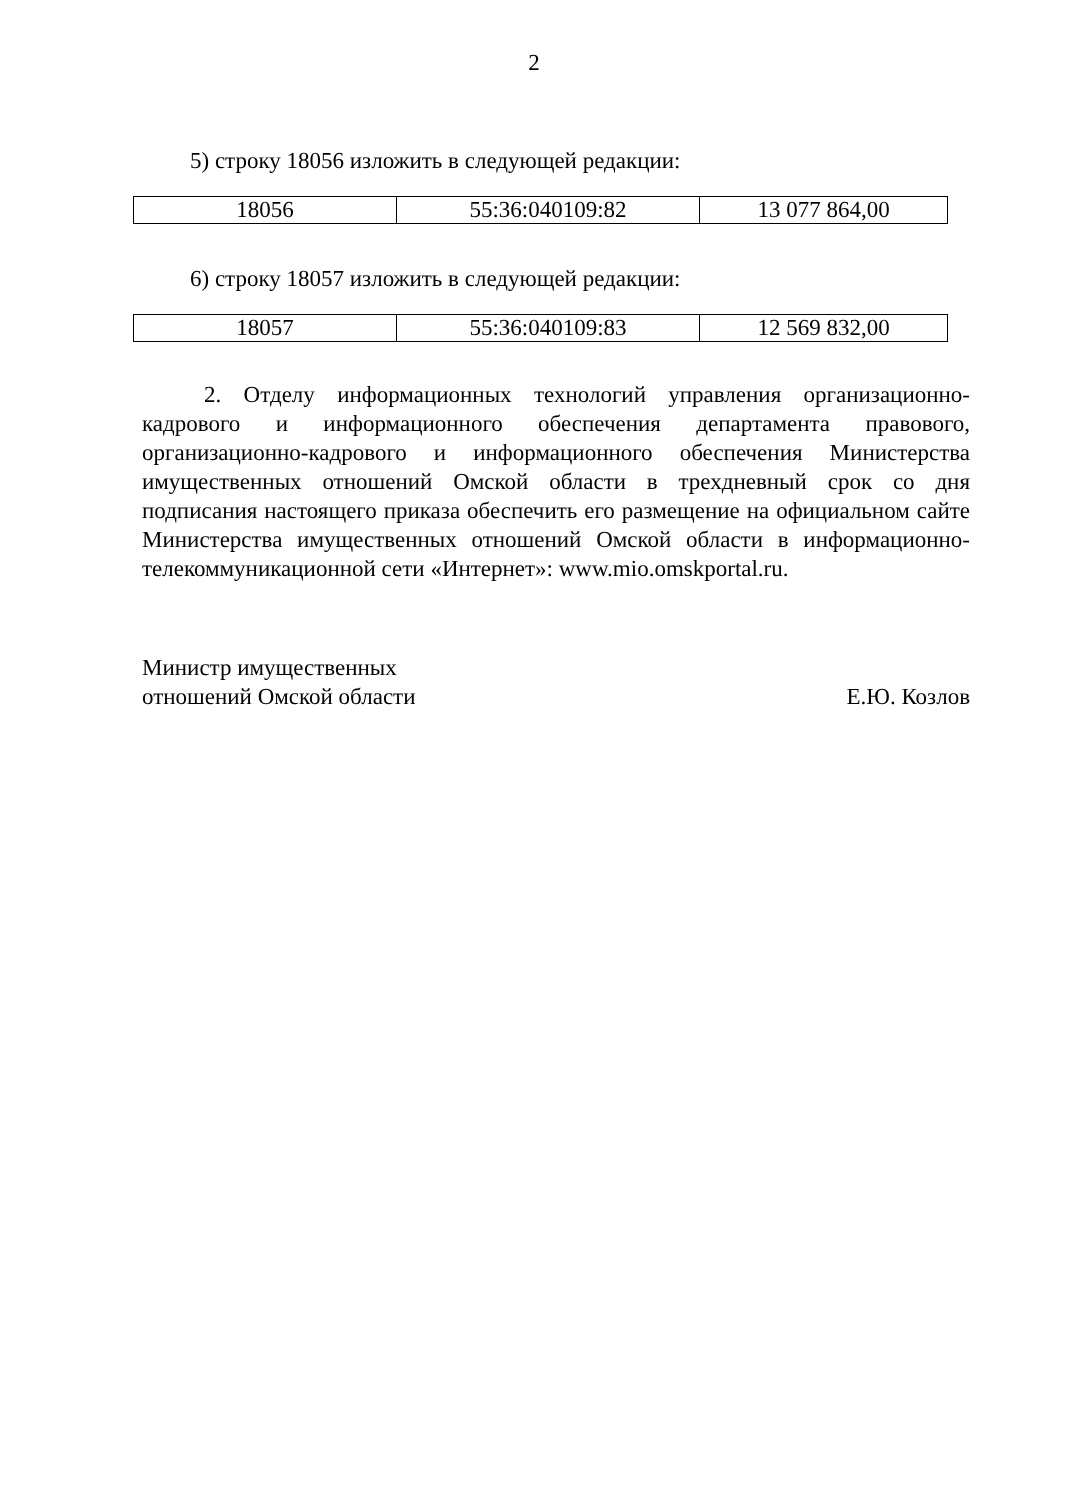2
5) строку 18056 изложить в следующей редакции:
| 18056 | 55:36:040109:82 | 13 077 864,00 |
6) строку 18057 изложить в следующей редакции:
| 18057 | 55:36:040109:83 | 12 569 832,00 |
2. Отделу информационных технологий управления организационно-кадрового и информационного обеспечения департамента правового, организационно-кадрового и информационного обеспечения Министерства имущественных отношений Омской области в трехдневный срок со дня подписания настоящего приказа обеспечить его размещение на официальном сайте Министерства имущественных отношений Омской области в информационно-телекоммуникационной сети «Интернет»: www.mio.omskportal.ru.
Министр имущественных
отношений Омской области
Е.Ю. Козлов